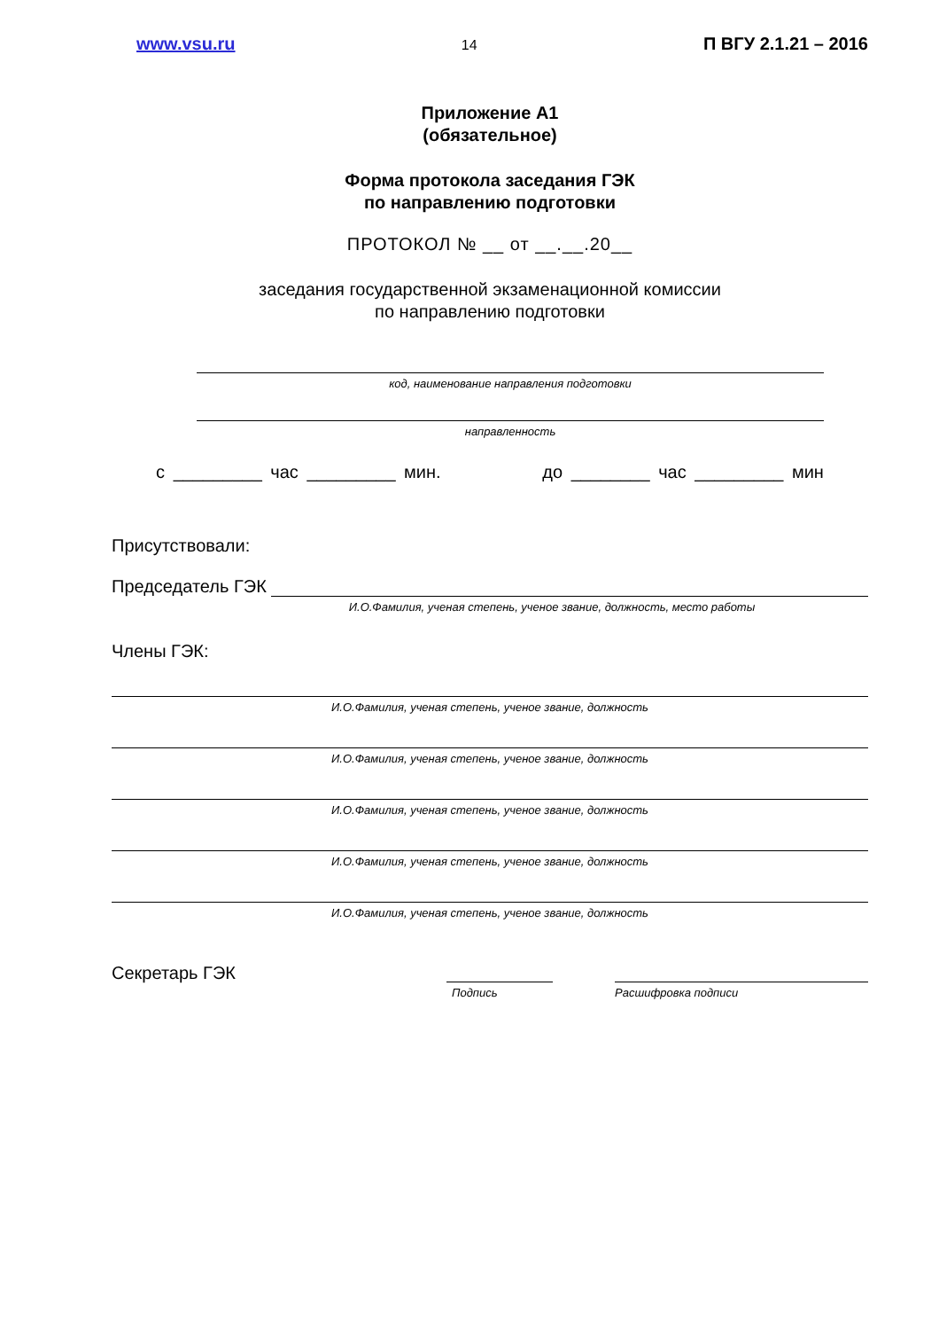www.vsu.ru 14 П ВГУ 2.1.21 – 2016
Приложение А1
(обязательное)
Форма протокола заседания ГЭК
по направлению подготовки
ПРОТОКОЛ № __ от __.__.20__
заседания государственной экзаменационной комиссии
по направлению подготовки
код, наименование направления подготовки
направленность
с _________ час _________ мин. до ________ час _________ мин
Присутствовали:
Председатель ГЭК
И.О.Фамилия, ученая степень, ученое звание, должность, место работы
Члены ГЭК:
И.О.Фамилия, ученая степень, ученое звание, должность
И.О.Фамилия, ученая степень, ученое звание, должность
И.О.Фамилия, ученая степень, ученое звание, должность
И.О.Фамилия, ученая степень, ученое звание, должность
И.О.Фамилия, ученая степень, ученое звание, должность
Секретарь ГЭК
Подпись Расшифровка подписи